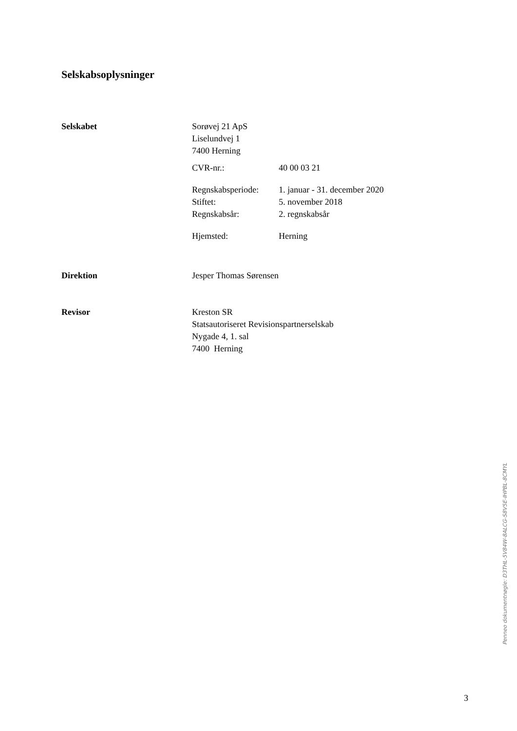Selskabsoplysninger
Selskabet Sorøvej 21 ApS
Liselundvej 1
7400 Herning
CVR-nr.: 40 00 03 21
Regnskabsperiode: 1. januar - 31. december 2020
Stiftet: 5. november 2018
Regnskabsår: 2. regnskabsår
Hjemsted: Herning
Direktion Jesper Thomas Sørensen
Revisor Kreston SR
Statsautoriseret Revisionspartnerselskab
Nygade 4, 1. sal
7400 Herning
Penneo dokumentnøgle: D3THL-5V84W-8ALCG-S8V5E-IHPBL-8CMYL
3